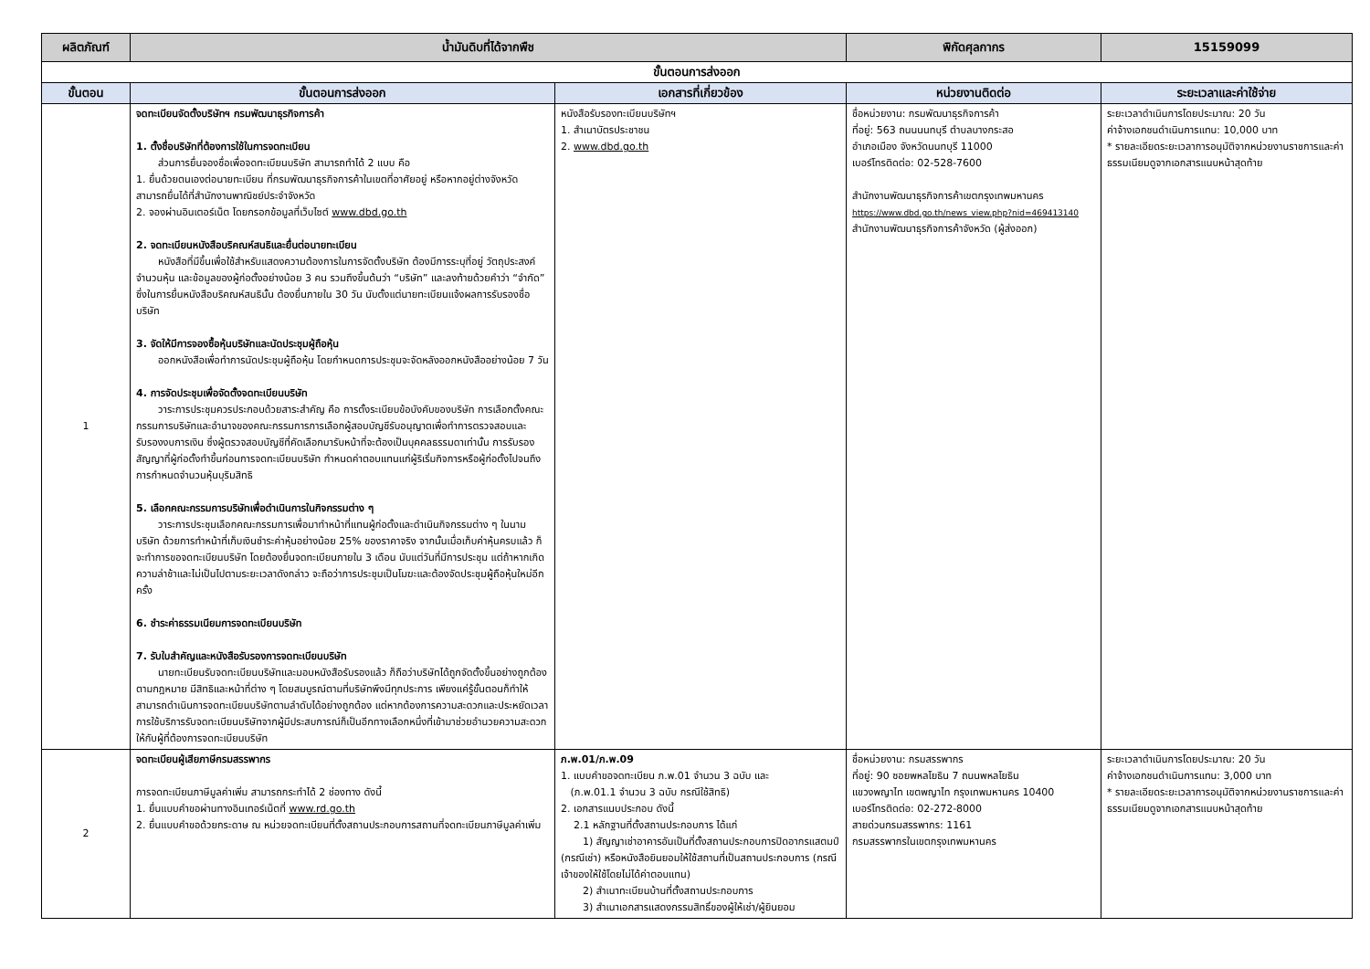| ผลิตภัณฑ์ | น้ำมันดิบที่ได้จากพืช | | พิกัดศุลกากร | 15159099 |
| --- | --- | --- | --- | --- |
| ขั้นตอนการส่งออก | | | | |
| ขั้นตอน | ขั้นตอนการส่งออก | เอกสารที่เกี่ยวข้อง | หน่วยงานติดต่อ | ระยะเวลาและค่าใช้จ่าย |
| 1 | จดทะเบียนจัดตั้งบริษัทฯ กรมพัฒนาธุรกิจการค้า 1. ตั้งชื่อบริษัทที่ต้องการใช้ในการจดทะเบียน ส่วนการยื่นจองชื่อเพื่อจดทะเบียนบริษัท สามารถทำได้ 2 แบบ คือ 1. ยื่นด้วยตนเองต่อนายทะเบียน ที่กรมพัฒนาธุรกิจการค้าในเขตที่อาศัยอยู่ หรือหากอยู่ต่างจังหวัดสามารถยื่นได้ที่สำนักงานพาณิชย์ประจำจังหวัด 2. จองผ่านอินเตอร์เน็ต โดยกรอกข้อมูลที่เว็บไซต์ www.dbd.go.th 2. จดทะเบียนหนังสือบริคณห์สนธิและยื่นต่อนายทะเบียน หนังสือที่มีขึ้นเพื่อใช้สำหรับแสดงความต้องการในการจัดตั้งบริษัท ต้องมีการระบุที่อยู่ วัตถุประสงค์ จำนวนหุ้น และข้อมูลของผู้ก่อตั้งอย่างน้อย 3 คน รวมถึงขึ้นต้นว่า “บริษัท” และลงท้ายด้วยคำว่า “จำกัด” ซึ่งในการยื่นหนังสือบริคณห์สนธินั้น ต้องยื่นภายใน 30 วัน นับตั้งแต่นายทะเบียนแจ้งผลการรับรองชื่อบริษัท 3. จัดให้มีการจองซื้อหุ้นบริษัทและนัดประชุมผู้ถือหุ้น ออกหนังสือเพื่อทำการนัดประชุมผู้ถือหุ้น โดยกำหนดการประชุมจะจัดหลังออกหนังสืออย่างน้อย 7 วัน 4. การจัดประชุมเพื่อจัดตั้งจดทะเบียนบริษัท วาระการประชุมควรประกอบด้วยสาระสำคัญ คือ การตั้งระเบียบข้อบังคับของบริษัท การเลือกตั้งคณะกรรมการบริษัทและอำนาจของคณะกรรมการการเลือกผู้สอบบัญชีรับอนุญาตเพื่อทำการตรวจสอบและรับรองงบการเงิน ซึ่งผู้ตรวจสอบบัญชีที่คัดเลือกมารับหน้าที่จะต้องเป็นบุคคลธรรมดาเท่านั้น การรับรองสัญญาที่ผู้ก่อตั้งทำขึ้นก่อนการจดทะเบียนบริษัท กำหนดค่าตอบแทนแก่ผู้ริเริ่มกิจการหรือผู้ก่อตั้งไปจนถึงการกำหนดจำนวนหุ้นบุริมสิทธิ 5. เลือกคณะกรรมการบริษัทเพื่อดำเนินการในกิจกรรมต่าง ๆ วาระการประชุมเลือกคณะกรรมการเพื่อมาทำหน้าที่แทนผู้ก่อตั้งและดำเนินกิจกรรมต่าง ๆ ในนามบริษัท ด้วยการทำหน้าที่เก็บเงินชำระค่าหุ้นอย่างน้อย 25% ของราคาจริง จากนั้นเมื่อเก็บค่าหุ้นครบแล้ว ก็จะทำการขอจดทะเบียนบริษัท โดยต้องยื่นจดทะเบียนภายใน 3 เดือน นับแต่วันที่มีการประชุม แต่ถ้าหากเกิดความล่าช้าและไม่เป็นไปตามระยะเวลาดังกล่าว จะถือว่าการประชุมเป็นโมฆะและต้องจัดประชุมผู้ถือหุ้นใหม่อีกครั้ง 6. ชำระค่าธรรมเนียมการจดทะเบียนบริษัท 7. รับใบสำคัญและหนังสือรับรองการจดทะเบียนบริษัท นายทะเบียนรับจดทะเบียนบริษัทและมอบหนังสือรับรองแล้ว ก็ถือว่าบริษัทได้ถูกจัดตั้งขึ้นอย่างถูกต้องตามกฎหมาย มีสิทธิและหน้าที่ต่าง ๆ โดยสมบูรณ์ตามที่บริษัทพึงมีทุกประการ เพียงแค่รู้ขั้นตอนก็ทำให้สามารถดำเนินการจดทะเบียนบริษัทตามลำดับได้อย่างถูกต้อง แต่หากต้องการความสะดวกและประหยัดเวลา การใช้บริการรับจดทะเบียนบริษัทจากผู้มีประสบการณ์ก็เป็นอีกทางเลือกหนึ่งที่เข้ามาช่วยอำนวยความสะดวกให้กับผู้ที่ต้องการจดทะเบียนบริษัท | หนังสือรับรองทะเบียนบริษัทฯ 1. สำเนาบัตรประชาชน 2. www.dbd.go.th | ชื่อหน่วยงาน: กรมพัฒนาธุรกิจการค้า ที่อยู่: 563 ถนนนนทบุรี ตำบลบางกระสอ อำเภอเมือง จังหวัดนนทบุรี 11000 เบอร์โทรติดต่อ: 02-528-7600 สำนักงานพัฒนาธุรกิจการค้าเขตกรุงเทพมหานคร https://www.dbd.go.th/news_view.php?nid=469413140 สำนักงานพัฒนาธุรกิจการค้าจังหวัด (ผู้ส่งออก) | ระยะเวลาดำเนินการโดยประมาณ: 20 วัน ค่าจ้างเอกชนดำเนินการแทน: 10,000 บาท * รายละเอียดระยะเวลาการอนุมัติจากหน่วยงานราชการและค่าธรรมเนียมดูจากเอกสารแนบหน้าสุดท้าย |
| 2 | จดทะเบียนผู้เสียภาษีกรมสรรพากร การจดทะเบียนภาษีมูลค่าเพิ่ม สามารถกระทำได้ 2 ช่องทาง ดังนี้ 1. ยื่นแบบคำขอผ่านทางอินเทอร์เน็ตที่ www.rd.go.th 2. ยื่นแบบคำขอด้วยกระดาษ ณ หน่วยจดทะเบียนที่ตั้งสถานประกอบการสถานที่จดทะเบียนภาษีมูลค่าเพิ่ม | ภ.พ.01/ภ.พ.09 1. แบบคำขอจดทะเบียน ภ.พ.01 จำนวน 3 ฉบับ และ (ภ.พ.01.1 จำนวน 3 ฉบับ กรณีใช้สิทธิ) 2. เอกสารแนบประกอบ ดังนี้ 2.1 หลักฐานที่ตั้งสถานประกอบการ ได้แก่ 1) สัญญาเช่าอาคารอันเป็นที่ตั้งสถานประกอบการปิดอากรแสตมป์ (กรณีเช่า) หรือหนังสือยินยอมให้ใช้สถานที่เป็นสถานประกอบการ (กรณีเจ้าของให้ใช้โดยไม่ได้ค่าตอบแทน) 2) สำเนาทะเบียนบ้านที่ตั้งสถานประกอบการ 3) สำเนาเอกสารแสดงกรรมสิทธิ์ของผู้ให้เช่า/ผู้ยินยอม | ชื่อหน่วยงาน: กรมสรรพากร ที่อยู่: 90 ซอยพหลโยธิน 7 ถนนพหลโยธิน แขวงพญาไท เขตพญาไท กรุงเทพมหานคร 10400 เบอร์โทรติดต่อ: 02-272-8000 สายด่วนกรมสรรพากร: 1161 กรมสรรพากรในเขตกรุงเทพมหานคร | ระยะเวลาดำเนินการโดยประมาณ: 20 วัน ค่าจ้างเอกชนดำเนินการแทน: 3,000 บาท * รายละเอียดระยะเวลาการอนุมัติจากหน่วยงานราชการและค่าธรรมเนียมดูจากเอกสารแนบหน้าสุดท้าย |